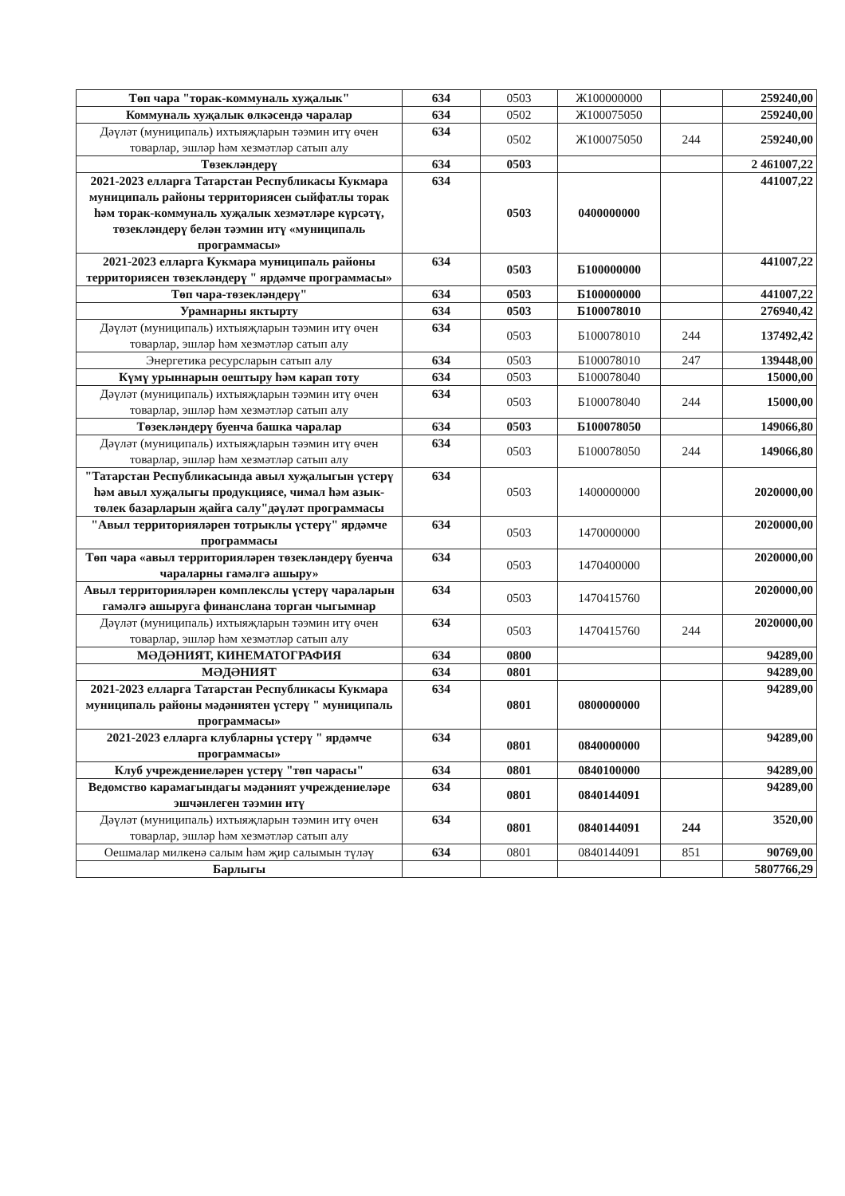| Төп чара "торак-коммуналь хуҗалык" | 634 | 0503 | Ж100000000 | | 259240,00 |
| Коммуналь хуҗалык өлкәсендә чаралар | 634 | 0502 | Ж100075050 | | 259240,00 |
| Дәүләт (муниципаль) ихтыяҗларын тәэмин итү өчен товарлар, эшләр һәм хезмәтләр сатып алу | 634 | 0502 | Ж100075050 | 244 | 259240,00 |
| Төзекләндерү | 634 | 0503 | | | 2 461007,22 |
| 2021-2023 елларга Татарстан Республикасы Кукмара муниципаль районы территориясен сыйфатлы торак һәм торак-коммуналь хуҗалык хезмәтләре күрсәтү, төзекләндерү белән тәэмин итү «муниципаль программасы» | 634 | 0503 | 0400000000 | | 441007,22 |
| 2021-2023 елларга Кукмара муниципаль районы территориясен төзекләндерү " ярдәмче программасы» | 634 | 0503 | Б100000000 | | 441007,22 |
| Төп чара-төзекләндерү" | 634 | 0503 | Б100000000 | | 441007,22 |
| Урамнарны яктырту | 634 | 0503 | Б100078010 | | 276940,42 |
| Дәүләт (муниципаль) ихтыяҗларын тәэмин итү өчен товарлар, эшләр һәм хезмәтләр сатып алу | 634 | 0503 | Б100078010 | 244 | 137492,42 |
| Энергетика ресурсларын сатып алу | 634 | 0503 | Б100078010 | 247 | 139448,00 |
| Күмү урыннарын оештыру һәм карап тоту | 634 | 0503 | Б100078040 | | 15000,00 |
| Дәүләт (муниципаль) ихтыяҗларын тәэмин итү өчен товарлар, эшләр һәм хезмәтләр сатып алу | 634 | 0503 | Б100078040 | 244 | 15000,00 |
| Төзекләндерү буенча башка чаралар | 634 | 0503 | Б100078050 | | 149066,80 |
| Дәүләт (муниципаль) ихтыяҗларын тәэмин итү өчен товарлар, эшләр һәм хезмәтләр сатып алу | 634 | 0503 | Б100078050 | 244 | 149066,80 |
| "Татарстан Республикасында авыл хуҗалыгын үстерү һәм авыл хуҗалыгы продукциясе, чимал һәм азык-төлек базарларын җайга салу"дәүләт программасы | 634 | 0503 | 1400000000 | | 2020000,00 |
| "Авыл территорияләрен тотрыклы үстерү" ярдәмче программасы | 634 | 0503 | 1470000000 | | 2020000,00 |
| Төп чара «авыл территорияләрен төзекләндерү буенча чараларны гамәлгә ашыру» | 634 | 0503 | 1470400000 | | 2020000,00 |
| Авыл территорияләрен комплекслы үстерү чараларын гамәлгә ашыруга финанслана торган чыгымнар | 634 | 0503 | 1470415760 | | 2020000,00 |
| Дәүләт (муниципаль) ихтыяҗларын тәэмин итү өчен товарлар, эшләр һәм хезмәтләр сатып алу | 634 | 0503 | 1470415760 | 244 | 2020000,00 |
| МӘДӘНИЯТ, КИНЕМАТОГРАФИЯ | 634 | 0800 | | | 94289,00 |
| МӘДӘНИЯТ | 634 | 0801 | | | 94289,00 |
| 2021-2023 елларга Татарстан Республикасы Кукмара муниципаль районы мәдәниятен үстерү " муниципаль программасы» | 634 | 0801 | 0800000000 | | 94289,00 |
| 2021-2023 елларга клубларны үстерү " ярдәмче программасы» | 634 | 0801 | 0840000000 | | 94289,00 |
| Клуб учреждениеләрен үстерү "төп чарасы" | 634 | 0801 | 0840100000 | | 94289,00 |
| Ведомство карамагындагы мәдәният учреждениеләре эшчәнлеген тәэмин итү | 634 | 0801 | 0840144091 | | 94289,00 |
| Дәүләт (муниципаль) ихтыяҗларын тәэмин итү өчен товарлар, эшләр һәм хезмәтләр сатып алу | 634 | 0801 | 0840144091 | 244 | 3520,00 |
| Оешмалар милкенә салым һәм җир салымын түләү | 634 | 0801 | 0840144091 | 851 | 90769,00 |
| Барлыгы | | | | | 5807766,29 |